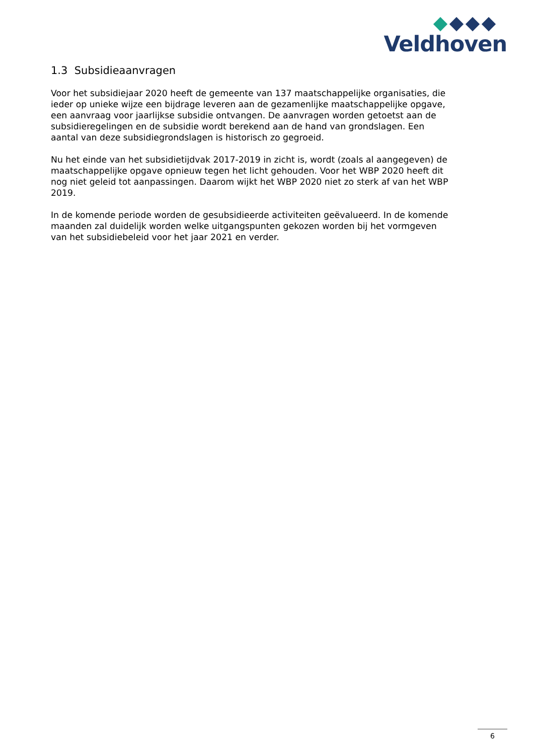Veldhoven
1.3 Subsidieaanvragen
Voor het subsidiejaar 2020 heeft de gemeente van 137 maatschappelijke organisaties, die ieder op unieke wijze een bijdrage leveren aan de gezamenlijke maatschappelijke opgave, een aanvraag voor jaarlijkse subsidie ontvangen. De aanvragen worden getoetst aan de subsidieregelingen en de subsidie wordt berekend aan de hand van grondslagen. Een aantal van deze subsidiegrondslagen is historisch zo gegroeid.
Nu het einde van het subsidietijdvak 2017-2019 in zicht is, wordt (zoals al aangegeven) de maatschappelijke opgave opnieuw tegen het licht gehouden. Voor het WBP 2020 heeft dit nog niet geleid tot aanpassingen. Daarom wijkt het WBP 2020 niet zo sterk af van het WBP 2019.
In de komende periode worden de gesubsidieerde activiteiten geëvalueerd. In de komende maanden zal duidelijk worden welke uitgangspunten gekozen worden bij het vormgeven van het subsidiebeleid voor het jaar 2021 en verder.
6